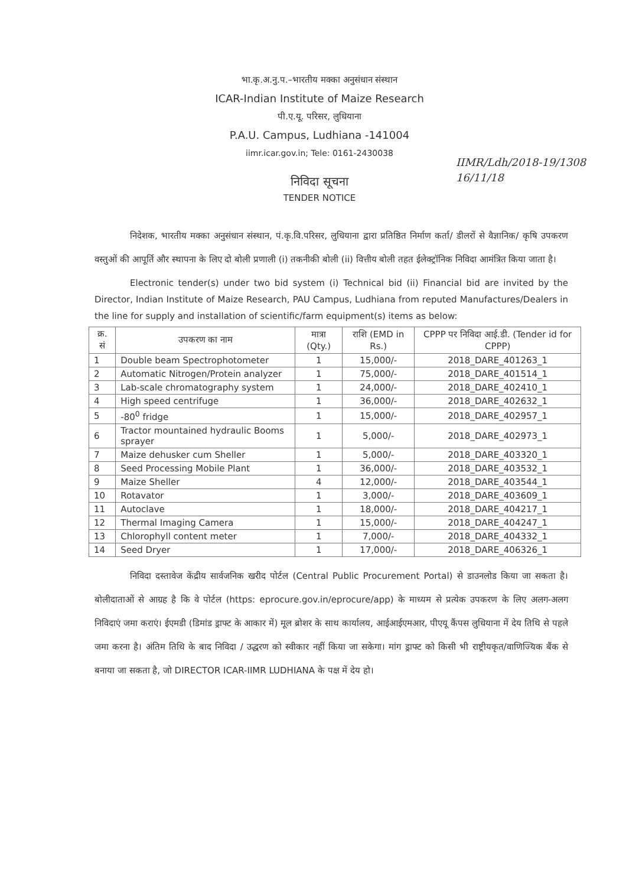भा.कृ.अ.नु.प.–भारतीय मक्का अनुसंधान संस्थान
ICAR-Indian Institute of Maize Research
पी.ए.यू. परिसर, लुधियाना
P.A.U. Campus, Ludhiana -141004
iimr.icar.gov.in; Tele: 0161-2430038
IIMR/Ldh/2018-19/1308
16/11/18
निविदा सूचना
TENDER NOTICE
निदेशक, भारतीय मक्का अनुसंधान संस्थान, पं.कृ.वि.परिसर, लुधियाना द्वारा प्रतिष्ठित निर्माण कर्ता/ डीलरों से वैज्ञानिक/ कृषि उपकरण वस्तुओं की आपूर्ति और स्थापना के लिए दो बोली प्रणाली (i) तकनीकी बोली (ii) वित्तीय बोली तहत ईलेक्ट्रॉनिक निविदा आमंत्रित किया जाता है।
Electronic tender(s) under two bid system (i) Technical bid (ii) Financial bid are invited by the Director, Indian Institute of Maize Research, PAU Campus, Ludhiana from reputed Manufactures/Dealers in the line for supply and installation of scientific/farm equipment(s) items as below:
| क्र. सं | उपकरण का नाम | मात्रा (Qty.) | राशि (EMD in Rs.) | CPPP पर निविदा आई.डी. (Tender id for CPPP) |
| --- | --- | --- | --- | --- |
| 1 | Double beam Spectrophotometer | 1 | 15,000/- | 2018_DARE_401263_1 |
| 2 | Automatic Nitrogen/Protein analyzer | 1 | 75,000/- | 2018_DARE_401514_1 |
| 3 | Lab-scale chromatography system | 1 | 24,000/- | 2018_DARE_402410_1 |
| 4 | High speed centrifuge | 1 | 36,000/- | 2018_DARE_402632_1 |
| 5 | -80<sup>0</sup> fridge | 1 | 15,000/- | 2018_DARE_402957_1 |
| 6 | Tractor mountained hydraulic Booms sprayer | 1 | 5,000/- | 2018_DARE_402973_1 |
| 7 | Maize dehusker cum Sheller | 1 | 5,000/- | 2018_DARE_403320_1 |
| 8 | Seed Processing Mobile Plant | 1 | 36,000/- | 2018_DARE_403532_1 |
| 9 | Maize Sheller | 4 | 12,000/- | 2018_DARE_403544_1 |
| 10 | Rotavator | 1 | 3,000/- | 2018_DARE_403609_1 |
| 11 | Autoclave | 1 | 18,000/- | 2018_DARE_404217_1 |
| 12 | Thermal Imaging Camera | 1 | 15,000/- | 2018_DARE_404247_1 |
| 13 | Chlorophyll content meter | 1 | 7,000/- | 2018_DARE_404332_1 |
| 14 | Seed Dryer | 1 | 17,000/- | 2018_DARE_406326_1 |
निविदा दस्तावेज केंद्रीय सार्वजनिक खरीद पोर्टल (Central Public Procurement Portal) से डाउनलोड किया जा सकता है। बोलीदाताओं से आग्रह है कि वे पोर्टल (https: eprocure.gov.in/eprocure/app) के माध्यम से प्रत्येक उपकरण के लिए अलग-अलग निविदाएं जमा कराएं। ईएमडी (डिमांड ड्राफ्ट के आकार में) मूल ब्रोशर के साथ कार्यालय, आईआईएमआर, पीएयू कैंपस लुधियाना में देय तिथि से पहले जमा करना है। अंतिम तिथि के बाद निविदा / उद्धरण को स्वीकार नहीं किया जा सकेगा। मांग ड्राफ्ट को किसी भी राष्ट्रीयकृत/वाणिज्यिक बैंक से बनाया जा सकता है, जो DIRECTOR ICAR-IIMR LUDHIANA के पक्ष में देय हो।